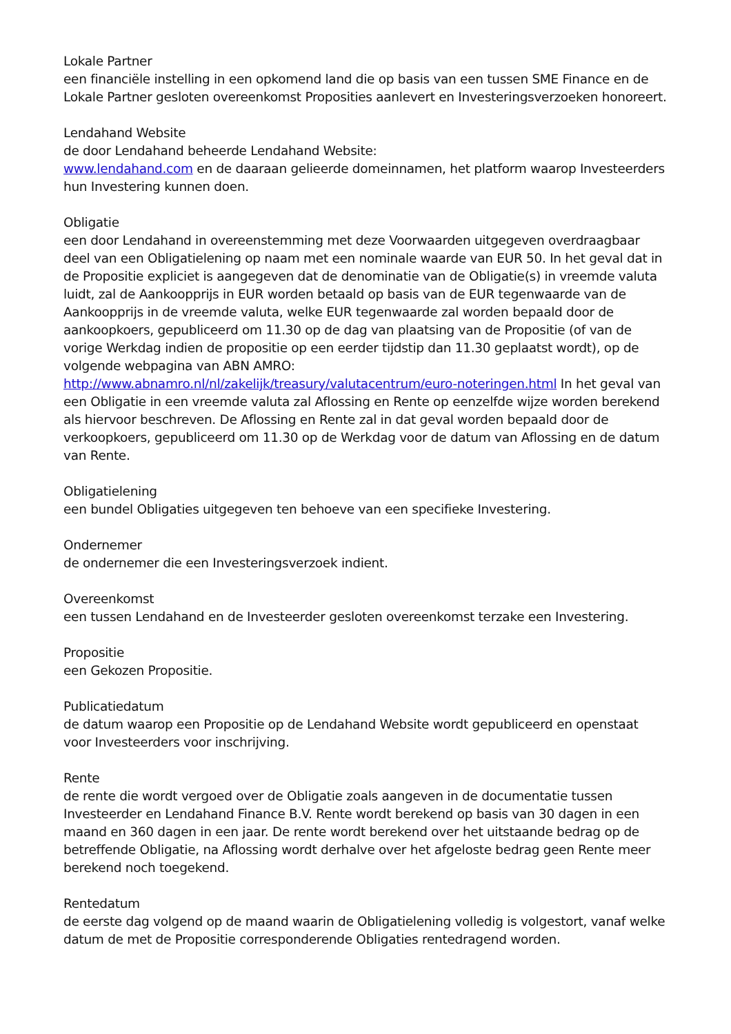Lokale Partner
een financiële instelling in een opkomend land die op basis van een tussen SME Finance en de Lokale Partner gesloten overeenkomst Proposities aanlevert en Investeringsverzoeken honoreert.
Lendahand Website
de door Lendahand beheerde Lendahand Website:
www.lendahand.com en de daaraan gelieerde domeinnamen, het platform waarop Investeerders hun Investering kunnen doen.
Obligatie
een door Lendahand in overeenstemming met deze Voorwaarden uitgegeven overdraagbaar deel van een Obligatielening op naam met een nominale waarde van EUR 50. In het geval dat in de Propositie expliciet is aangegeven dat de denominatie van de Obligatie(s) in vreemde valuta luidt, zal de Aankoopprijs in EUR worden betaald op basis van de EUR tegenwaarde van de Aankoopprijs in de vreemde valuta, welke EUR tegenwaarde zal worden bepaald door de aankoopkoers, gepubliceerd om 11.30 op de dag van plaatsing van de Propositie (of van de vorige Werkdag indien de propositie op een eerder tijdstip dan 11.30 geplaatst wordt), op de volgende webpagina van ABN AMRO: http://www.abnamro.nl/nl/zakelijk/treasury/valutacentrum/euro-noteringen.html In het geval van een Obligatie in een vreemde valuta zal Aflossing en Rente op eenzelfde wijze worden berekend als hiervoor beschreven. De Aflossing en Rente zal in dat geval worden bepaald door de verkoopkoers, gepubliceerd om 11.30 op de Werkdag voor de datum van Aflossing en de datum van Rente.
Obligatielening
een bundel Obligaties uitgegeven ten behoeve van een specifieke Investering.
Ondernemer
de ondernemer die een Investeringsverzoek indient.
Overeenkomst
een tussen Lendahand en de Investeerder gesloten overeenkomst terzake een Investering.
Propositie
een Gekozen Propositie.
Publicatiedatum
de datum waarop een Propositie op de Lendahand Website wordt gepubliceerd en openstaat voor Investeerders voor inschrijving.
Rente
de rente die wordt vergoed over de Obligatie zoals aangeven in de documentatie tussen Investeerder en Lendahand Finance B.V. Rente wordt berekend op basis van 30 dagen in een maand en 360 dagen in een jaar. De rente wordt berekend over het uitstaande bedrag op de betreffende Obligatie, na Aflossing wordt derhalve over het afgeloste bedrag geen Rente meer berekend noch toegekend.
Rentedatum
de eerste dag volgend op de maand waarin de Obligatielening volledig is volgestort, vanaf welke datum de met de Propositie corresponderende Obligaties rentedragend worden.